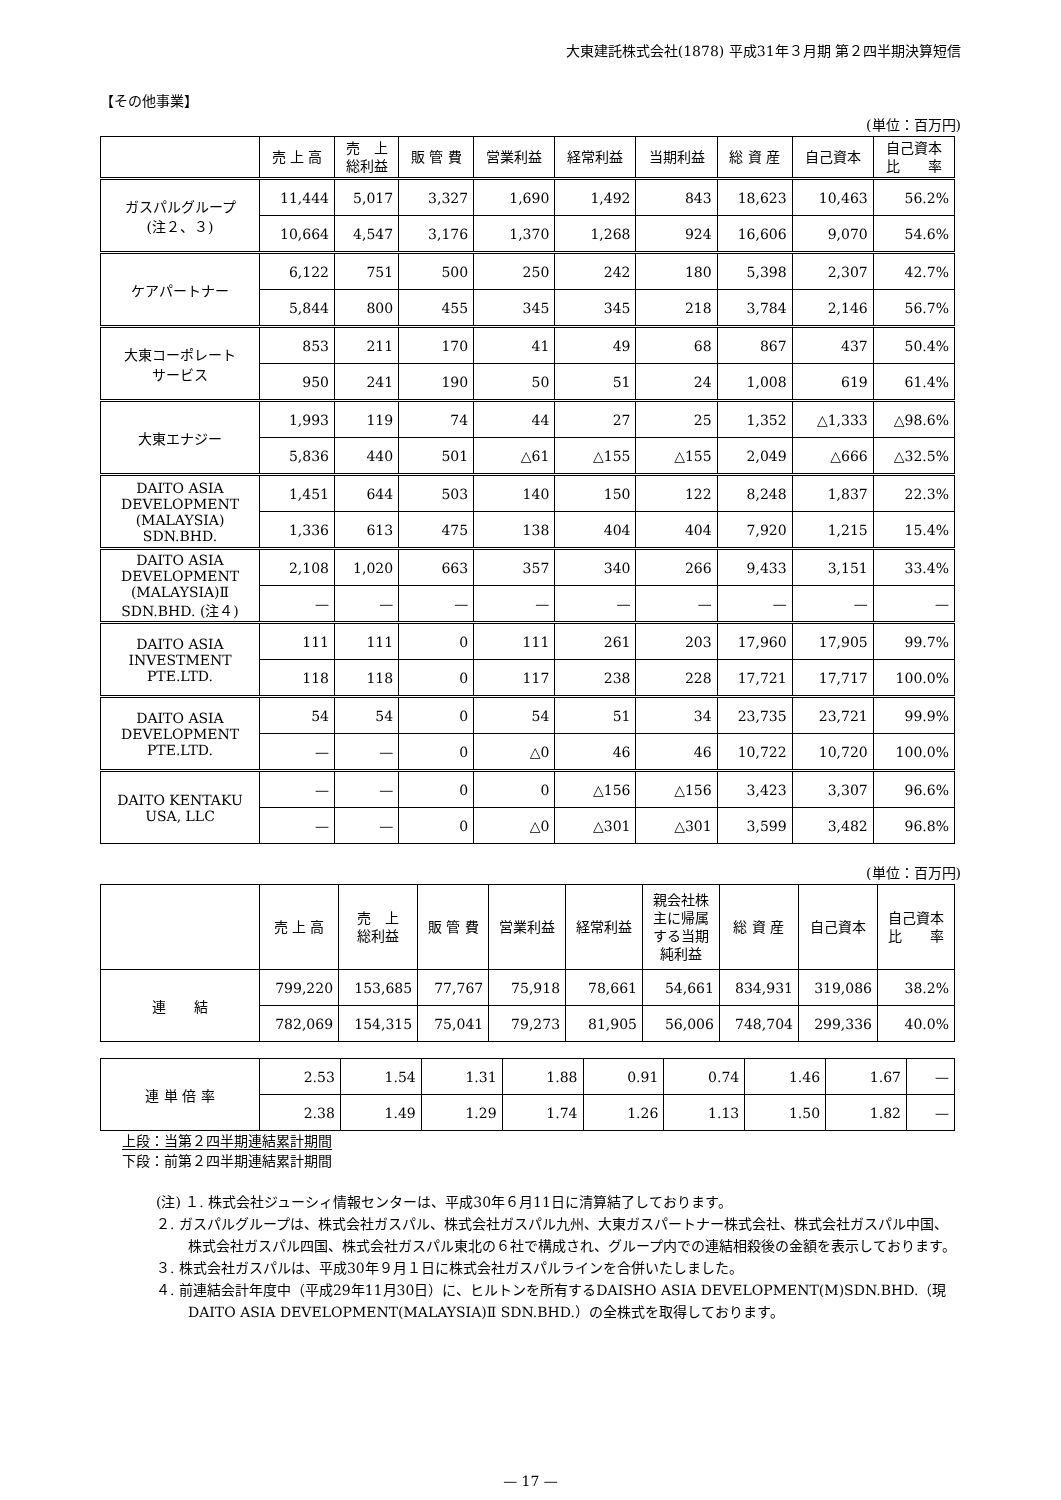大東建託株式会社(1878) 平成31年３月期 第２四半期決算短信
【その他事業】
(単位：百万円)
| | 売 上 高 | 売 上 総利益 | 販 管 費 | 営業利益 | 経常利益 | 当期利益 | 総 資 産 | 自己資本 | 自己資本 比 率 |
| --- | --- | --- | --- | --- | --- | --- | --- | --- | --- |
| ガスパルグループ (注２、３) | 11,444 | 5,017 | 3,327 | 1,690 | 1,492 | 843 | 18,623 | 10,463 | 56.2% |
| | 10,664 | 4,547 | 3,176 | 1,370 | 1,268 | 924 | 16,606 | 9,070 | 54.6% |
| ケアパートナー | 6,122 | 751 | 500 | 250 | 242 | 180 | 5,398 | 2,307 | 42.7% |
| | 5,844 | 800 | 455 | 345 | 345 | 218 | 3,784 | 2,146 | 56.7% |
| 大東コーポレート サービス | 853 | 211 | 170 | 41 | 49 | 68 | 867 | 437 | 50.4% |
| | 950 | 241 | 190 | 50 | 51 | 24 | 1,008 | 619 | 61.4% |
| 大東エナジー | 1,993 | 119 | 74 | 44 | 27 | 25 | 1,352 | △1,333 | △98.6% |
| | 5,836 | 440 | 501 | △61 | △155 | △155 | 2,049 | △666 | △32.5% |
| DAITO ASIA DEVELOPMENT (MALAYSIA) SDN.BHD. | 1,451 | 644 | 503 | 140 | 150 | 122 | 8,248 | 1,837 | 22.3% |
| | 1,336 | 613 | 475 | 138 | 404 | 404 | 7,920 | 1,215 | 15.4% |
| DAITO ASIA DEVELOPMENT (MALAYSIA)Ⅱ SDN.BHD. (注４) | 2,108 | 1,020 | 663 | 357 | 340 | 266 | 9,433 | 3,151 | 33.4% |
| | — | — | — | — | — | — | — | — | — |
| DAITO ASIA INVESTMENT PTE.LTD. | 111 | 111 | 0 | 111 | 261 | 203 | 17,960 | 17,905 | 99.7% |
| | 118 | 118 | 0 | 117 | 238 | 228 | 17,721 | 17,717 | 100.0% |
| DAITO ASIA DEVELOPMENT PTE.LTD. | 54 | 54 | 0 | 54 | 51 | 34 | 23,735 | 23,721 | 99.9% |
| | — | — | 0 | △0 | 46 | 46 | 10,722 | 10,720 | 100.0% |
| DAITO KENTAKU USA, LLC | — | — | 0 | 0 | △156 | △156 | 3,423 | 3,307 | 96.6% |
| | — | — | 0 | △0 | △301 | △301 | 3,599 | 3,482 | 96.8% |
(単位：百万円)
| | 売 上 高 | 売 上 総利益 | 販 管 費 | 営業利益 | 経常利益 | 親会社株 主に帰属 する当期 純利益 | 総 資 産 | 自己資本 | 自己資本 比 率 |
| --- | --- | --- | --- | --- | --- | --- | --- | --- | --- |
| 連 結 | 799,220 | 153,685 | 77,767 | 75,918 | 78,661 | 54,661 | 834,931 | 319,086 | 38.2% |
| | 782,069 | 154,315 | 75,041 | 79,273 | 81,905 | 56,006 | 748,704 | 299,336 | 40.0% |
| 連 単 倍 率 | 2.53 | 1.54 | 1.31 | 1.88 | 0.91 | 0.74 | 1.46 | 1.67 | — |
| | 2.38 | 1.49 | 1.29 | 1.74 | 1.26 | 1.13 | 1.50 | 1.82 | — |
上段：当第２四半期連結累計期間
下段：前第２四半期連結累計期間
(注) １. 株式会社ジューシィ情報センターは、平成30年６月11日に清算結了しております。
２. ガスパルグループは、株式会社ガスパル、株式会社ガスパル九州、大東ガスパートナー株式会社、株式会社ガスパル中国、株式会社ガスパル四国、株式会社ガスパル東北の６社で構成され、グループ内での連結相殺後の金額を表示しております。
３. 株式会社ガスパルは、平成30年９月１日に株式会社ガスパルラインを合併いたしました。
４. 前連結会計年度中（平成29年11月30日）に、ヒルトンを所有するDAISHO ASIA DEVELOPMENT(M)SDN.BHD.（現DAITO ASIA DEVELOPMENT(MALAYSIA)Ⅱ SDN.BHD.）の全株式を取得しております。
— 17 —